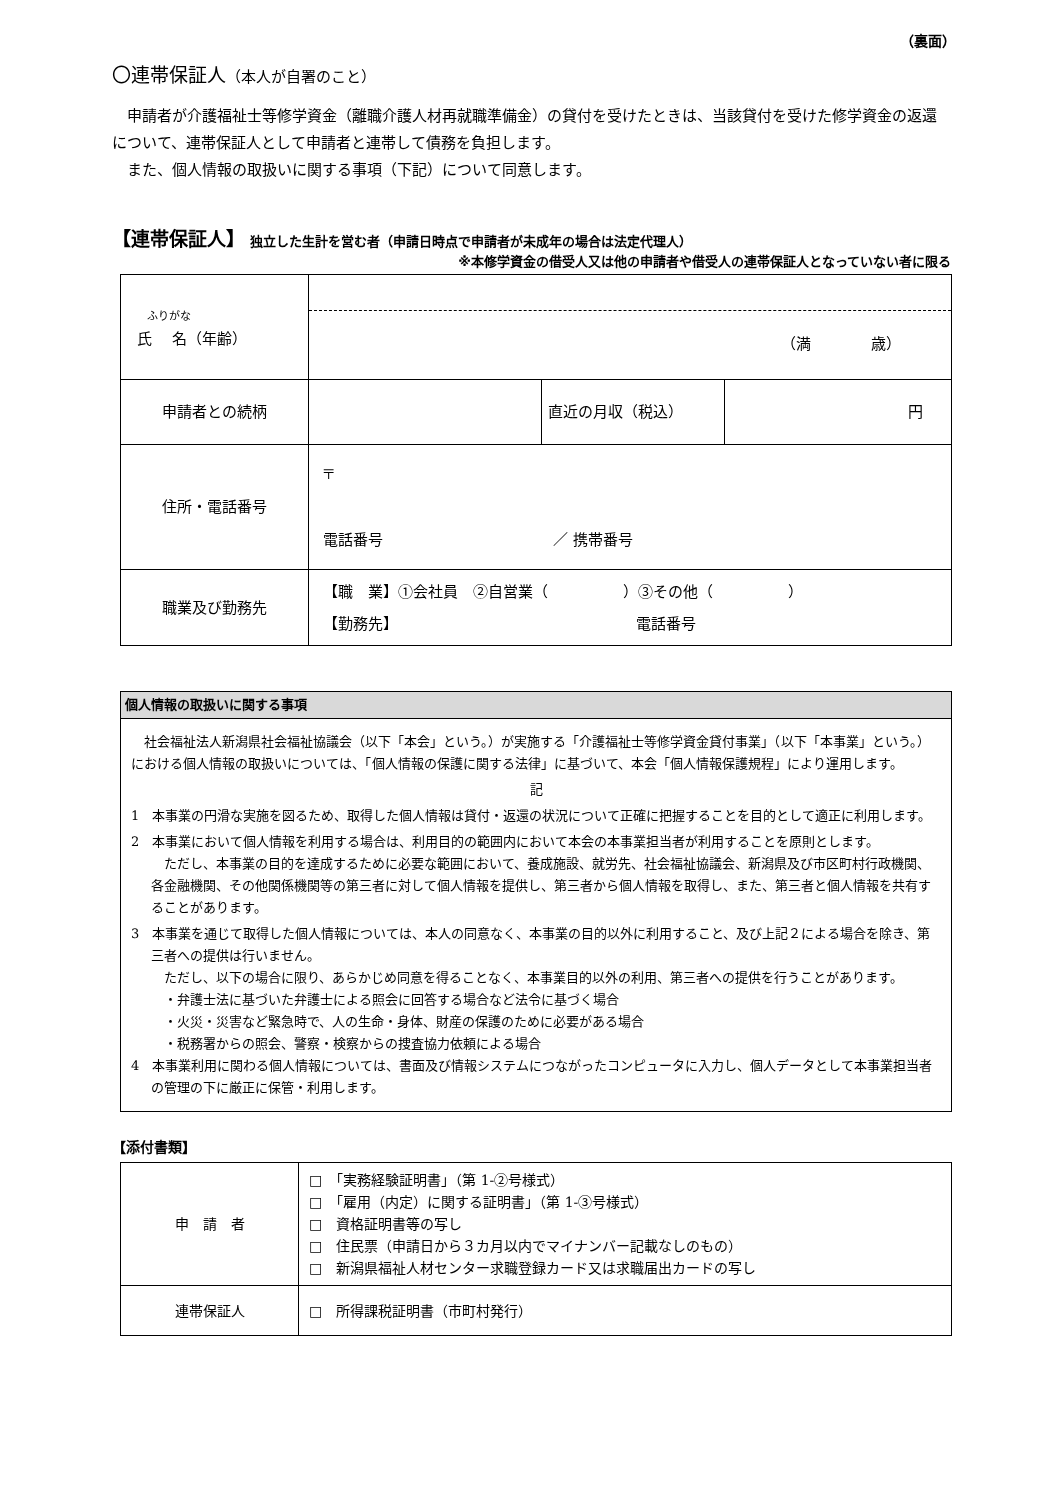（裏面）
〇連帯保証人（本人が自署のこと）
申請者が介護福祉士等修学資金（離職介護人材再就職準備金）の貸付を受けたときは、当該貸付を受けた修学資金の返還について、連帯保証人として申請者と連帯して債務を負担します。
また、個人情報の取扱いに関する事項（下記）について同意します。
【連帯保証人】 独立した生計を営む者（申請日時点で申請者が未成年の場合は法定代理人）
※本修学資金の借受人又は他の申請者や借受人の連帯保証人となっていない者に限る
| ふりがな 氏 名（年齢） | （満 歳） | | |
| 申請者との続柄 | | 直近の月収（税込） | 円 |
| 住所・電話番号 | 〒 電話番号 ／ 携帯番号 | | |
| 職業及び勤務先 | 【職 業】①会社員 ②自営業（ ）③その他（ ） 【勤務先】 電話番号 | | |
| 個人情報の取扱いに関する事項 |
| 社会福祉法人新潟県社会福祉協議会（以下「本会」という。）が実施する「介護福祉士等修学資金貸付事業」（以下「本事業」という。）における個人情報の取扱いについては、「個人情報の保護に関する法律」に基づいて、本会「個人情報保護規程」により運用します。 記 1 本事業の円滑な実施を図るため、取得した個人情報は貸付・返還の状況について正確に把握することを目的として適正に利用します。 2 本事業において個人情報を利用する場合は、利用目的の範囲内において本会の本事業担当者が利用することを原則とします。 ただし、本事業の目的を達成するために必要な範囲において、養成施設、就労先、社会福祉協議会、新潟県及び市区町村行政機関、各金融機関、その他関係機関等の第三者に対して個人情報を提供し、第三者から個人情報を取得し、また、第三者と個人情報を共有することがあります。 3 本事業を通じて取得した個人情報については、本人の同意なく、本事業の目的以外に利用すること、及び上記２による場合を除き、第三者への提供は行いません。 ただし、以下の場合に限り、あらかじめ同意を得ることなく、本事業目的以外の利用、第三者への提供を行うことがあります。 ・弁護士法に基づいた弁護士による照会に回答する場合など法令に基づく場合 ・火災・災害など緊急時で、人の生命・身体、財産の保護のために必要がある場合 ・税務署からの照会、警察・検察からの捜査協力依頼による場合 4 本事業利用に関わる個人情報については、書面及び情報システムにつながったコンピュータに入力し、個人データとして本事業担当者の管理の下に厳正に保管・利用します。 |
【添付書類】
| 申 請 者 | □ 「実務経験証明書」（第 1-②号様式） □ 「雇用（内定）に関する証明書」（第 1-③号様式） □ 資格証明書等の写し □ 住民票（申請日から３カ月以内でマイナンバー記載なしのもの） □ 新潟県福祉人材センター求職登録カード又は求職届出カードの写し |
| 連帯保証人 | □ 所得課税証明書（市町村発行） |